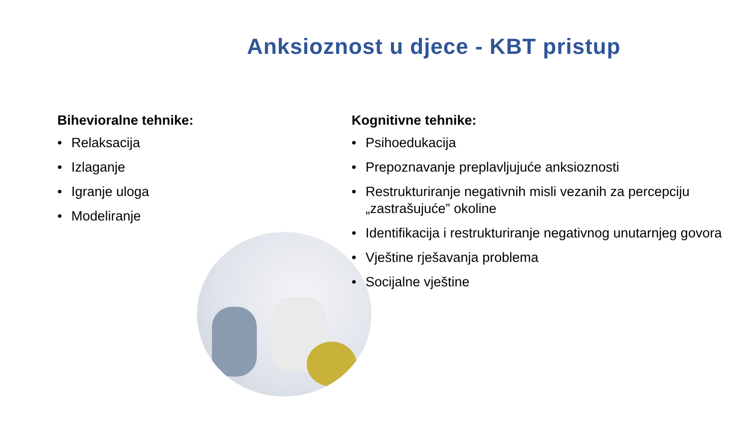Anksioznost u djece - KBT pristup
Bihevioralne tehnike:
• Relaksacija
• Izlaganje
• Igranje uloga
• Modeliranje
Kognitivne tehnike:
• Psihoedukacija
• Prepoznavanje preplavljujuće anksioznosti
• Restrukturiranje negativnih misli vezanih za percepciju „zastrašujuće” okoline
• Identifikacija i restrukturiranje negativnog unutarnjeg govora
• Vještine rješavanja problema
• Socijalne vještine